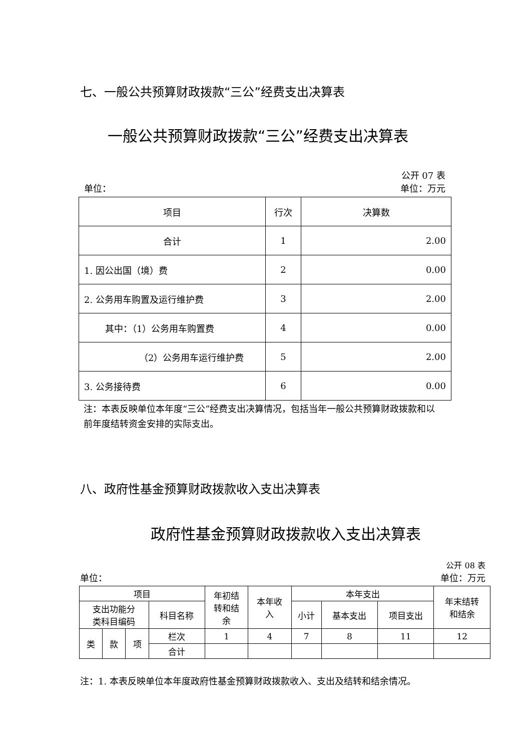七、一般公共预算财政拨款“三公”经费支出决算表
一般公共预算财政拨款“三公”经费支出决算表
公开 07 表
单位： 单位：万元
| 项目 | 行次 | 决算数 |
| --- | --- | --- |
| 合计 | 1 | 2.00 |
| 1. 因公出国（境）费 | 2 | 0.00 |
| 2. 公务用车购置及运行维护费 | 3 | 2.00 |
| 其中：（1）公务用车购置费 | 4 | 0.00 |
| （2）公务用车运行维护费 | 5 | 2.00 |
| 3. 公务接待费 | 6 | 0.00 |
注：本表反映单位本年度“三公”经费支出决算情况，包括当年一般公共预算财政拨款和以前年度结转资金安排的实际支出。
八、政府性基金预算财政拨款收入支出决算表
政府性基金预算财政拨款收入支出决算表
公开 08 表
单位： 单位：万元
| 项目 | | | | 年初结 转和结 余 | 本年收 入 | 本年支出 | | | 年末结转 和结余 |
| --- | --- | --- | --- | --- | --- | --- | --- | --- | --- |
| 支出功能分 类科目编码 | | | 科目名称 | | | 小计 | 基本支出 | 项目支出 | |
| 类 | 款 | 项 | 栏次 | 1 | 4 | 7 | 8 | 11 | 12 |
| | | | 合计 | | | | | | |
注：1. 本表反映单位本年度政府性基金预算财政拨款收入、支出及结转和结余情况。